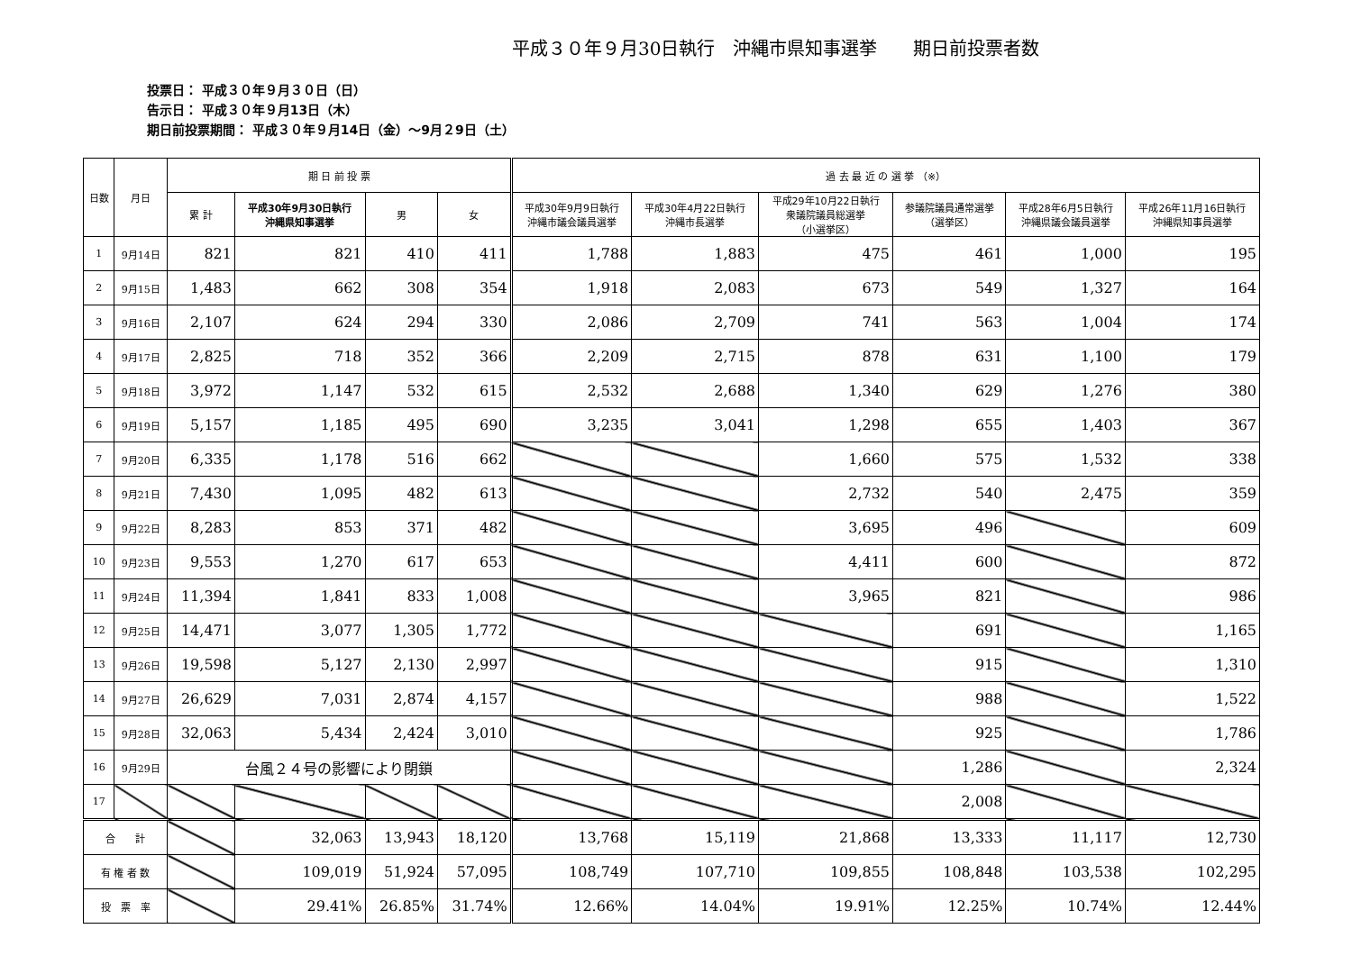平成３０年９月30日執行　沖縄市県知事選挙　　期日前投票者数
投票日： 平成３０年９月３０日（日）
告示日： 平成３０年９月13日（木）
期日前投票期間： 平成３０年９月14日（金）～9月２9日（土）
| 日数 | 月日 | 期 日 前 投 票 | | | | 過 去 最 近 の 選 挙 （※） | | | | | |
| --- | --- | --- | --- | --- | --- | --- | --- | --- | --- | --- | --- |
| | | 累 計 | 平成30年9月30日執行 沖縄県知事選挙 | 男 | 女 | 平成30年9月9日執行 沖縄市議会議員選挙 | 平成30年4月22日執行 沖縄市長選挙 | 平成29年10月22日執行 衆議院議員総選挙 （小選挙区） | 参議院議員通常選挙 （選挙区） | 平成28年6月5日執行 沖縄県議会議員選挙 | 平成26年11月16日執行 沖縄県知事員選挙 |
| 1 | 9月14日 | 821 | 821 | 410 | 411 | 1,788 | 1,883 | 475 | 461 | 1,000 | 195 |
| 2 | 9月15日 | 1,483 | 662 | 308 | 354 | 1,918 | 2,083 | 673 | 549 | 1,327 | 164 |
| 3 | 9月16日 | 2,107 | 624 | 294 | 330 | 2,086 | 2,709 | 741 | 563 | 1,004 | 174 |
| 4 | 9月17日 | 2,825 | 718 | 352 | 366 | 2,209 | 2,715 | 878 | 631 | 1,100 | 179 |
| 5 | 9月18日 | 3,972 | 1,147 | 532 | 615 | 2,532 | 2,688 | 1,340 | 629 | 1,276 | 380 |
| 6 | 9月19日 | 5,157 | 1,185 | 495 | 690 | 3,235 | 3,041 | 1,298 | 655 | 1,403 | 367 |
| 7 | 9月20日 | 6,335 | 1,178 | 516 | 662 | | | 1,660 | 575 | 1,532 | 338 |
| 8 | 9月21日 | 7,430 | 1,095 | 482 | 613 | | | 2,732 | 540 | 2,475 | 359 |
| 9 | 9月22日 | 8,283 | 853 | 371 | 482 | | | 3,695 | 496 | | 609 |
| 10 | 9月23日 | 9,553 | 1,270 | 617 | 653 | | | 4,411 | 600 | | 872 |
| 11 | 9月24日 | 11,394 | 1,841 | 833 | 1,008 | | | 3,965 | 821 | | 986 |
| 12 | 9月25日 | 14,471 | 3,077 | 1,305 | 1,772 | | | | 691 | | 1,165 |
| 13 | 9月26日 | 19,598 | 5,127 | 2,130 | 2,997 | | | | 915 | | 1,310 |
| 14 | 9月27日 | 26,629 | 7,031 | 2,874 | 4,157 | | | | 988 | | 1,522 |
| 15 | 9月28日 | 32,063 | 5,434 | 2,424 | 3,010 | | | | 925 | | 1,786 |
| 16 | 9月29日 | 台風２４号の影響により閉鎖 | | | | | | | 1,286 | | 2,324 |
| 17 | | | | | | | | | 2,008 | | |
| 合 計 | | | 32,063 | 13,943 | 18,120 | 13,768 | 15,119 | 21,868 | 13,333 | 11,117 | 12,730 |
| 有 権 者 数 | | | 109,019 | 51,924 | 57,095 | 108,749 | 107,710 | 109,855 | 108,848 | 103,538 | 102,295 |
| 投 票 率 | | | 29.41% | 26.85% | 31.74% | 12.66% | 14.04% | 19.91% | 12.25% | 10.74% | 12.44% |